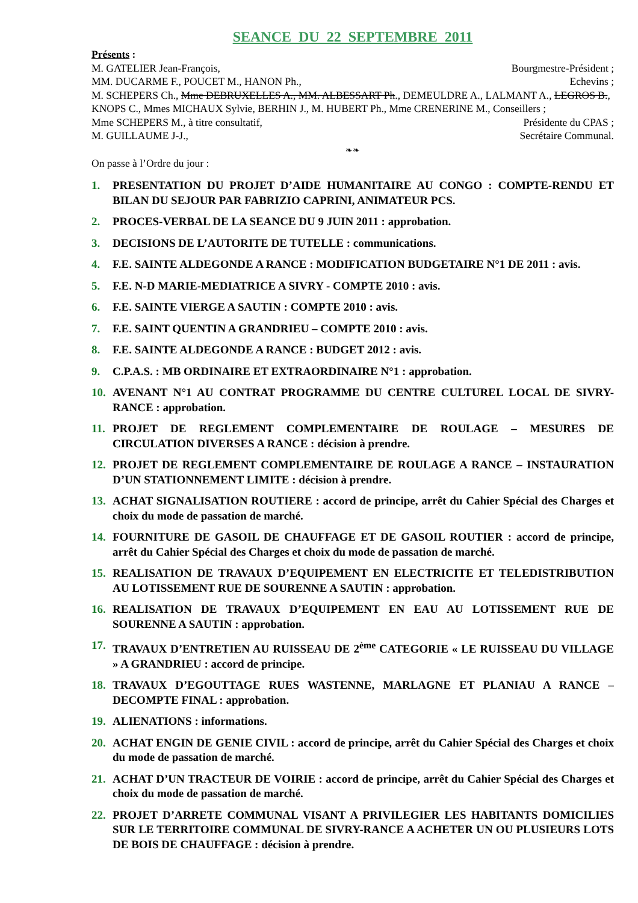SEANCE DU 22 SEPTEMBRE 2011
Présents :
M. GATELIER Jean-François, Bourgmestre-Président ;
MM. DUCARME F., POUCET M., HANON Ph., Echevins ;
M. SCHEPERS Ch., Mme DEBRUXELLES A., MM. ALBESSART Ph., DEMEULDRE A., LALMANT A., LEGROS B., KNOPS C., Mmes MICHAUX Sylvie, BERHIN J., M. HUBERT Ph., Mme CRENERINE M., Conseillers ;
Mme SCHEPERS M., à titre consultatif, Présidente du CPAS ;
M. GUILLAUME J-J., Secrétaire Communal.
❧❧
On passe à l’Ordre du jour :
1. PRESENTATION DU PROJET D’AIDE HUMANITAIRE AU CONGO : COMPTE-RENDU ET BILAN DU SEJOUR PAR FABRIZIO CAPRINI, ANIMATEUR PCS.
2. PROCES-VERBAL DE LA SEANCE DU 9 JUIN 2011 : approbation.
3. DECISIONS DE L’AUTORITE DE TUTELLE : communications.
4. F.E. SAINTE ALDEGONDE A RANCE : MODIFICATION BUDGETAIRE N°1 DE 2011 : avis.
5. F.E. N-D MARIE-MEDIATRICE A SIVRY - COMPTE 2010 : avis.
6. F.E. SAINTE VIERGE A SAUTIN : COMPTE 2010 : avis.
7. F.E. SAINT QUENTIN A GRANDRIEU – COMPTE 2010 : avis.
8. F.E. SAINTE ALDEGONDE A RANCE : BUDGET 2012 : avis.
9. C.P.A.S. : MB ORDINAIRE ET EXTRAORDINAIRE N°1 : approbation.
10. AVENANT N°1 AU CONTRAT PROGRAMME DU CENTRE CULTUREL LOCAL DE SIVRY-RANCE : approbation.
11. PROJET DE REGLEMENT COMPLEMENTAIRE DE ROULAGE – MESURES DE CIRCULATION DIVERSES A RANCE : décision à prendre.
12. PROJET DE REGLEMENT COMPLEMENTAIRE DE ROULAGE A RANCE – INSTAURATION D’UN STATIONNEMENT LIMITE : décision à prendre.
13. ACHAT SIGNALISATION ROUTIERE : accord de principe, arrêt du Cahier Spécial des Charges et choix du mode de passation de marché.
14. FOURNITURE DE GASOIL DE CHAUFFAGE ET DE GASOIL ROUTIER : accord de principe, arrêt du Cahier Spécial des Charges et choix du mode de passation de marché.
15. REALISATION DE TRAVAUX D’EQUIPEMENT EN ELECTRICITE ET TELEDISTRIBUTION AU LOTISSEMENT RUE DE SOURENNE A SAUTIN : approbation.
16. REALISATION DE TRAVAUX D’EQUIPEMENT EN EAU AU LOTISSEMENT RUE DE SOURENNE A SAUTIN : approbation.
17. TRAVAUX D’ENTRETIEN AU RUISSEAU DE 2<sup>ème</sup> CATEGORIE « LE RUISSEAU DU VILLAGE » A GRANDRIEU : accord de principe.
18. TRAVAUX D’EGOUTTAGE RUES WASTENNE, MARLAGNE ET PLANIAU A RANCE – DECOMPTE FINAL : approbation.
19. ALIENATIONS : informations.
20. ACHAT ENGIN DE GENIE CIVIL : accord de principe, arrêt du Cahier Spécial des Charges et choix du mode de passation de marché.
21. ACHAT D’UN TRACTEUR DE VOIRIE : accord de principe, arrêt du Cahier Spécial des Charges et choix du mode de passation de marché.
22. PROJET D’ARRETE COMMUNAL VISANT A PRIVILEGIER LES HABITANTS DOMICILIES SUR LE TERRITOIRE COMMUNAL DE SIVRY-RANCE A ACHETER UN OU PLUSIEURS LOTS DE BOIS DE CHAUFFAGE : décision à prendre.